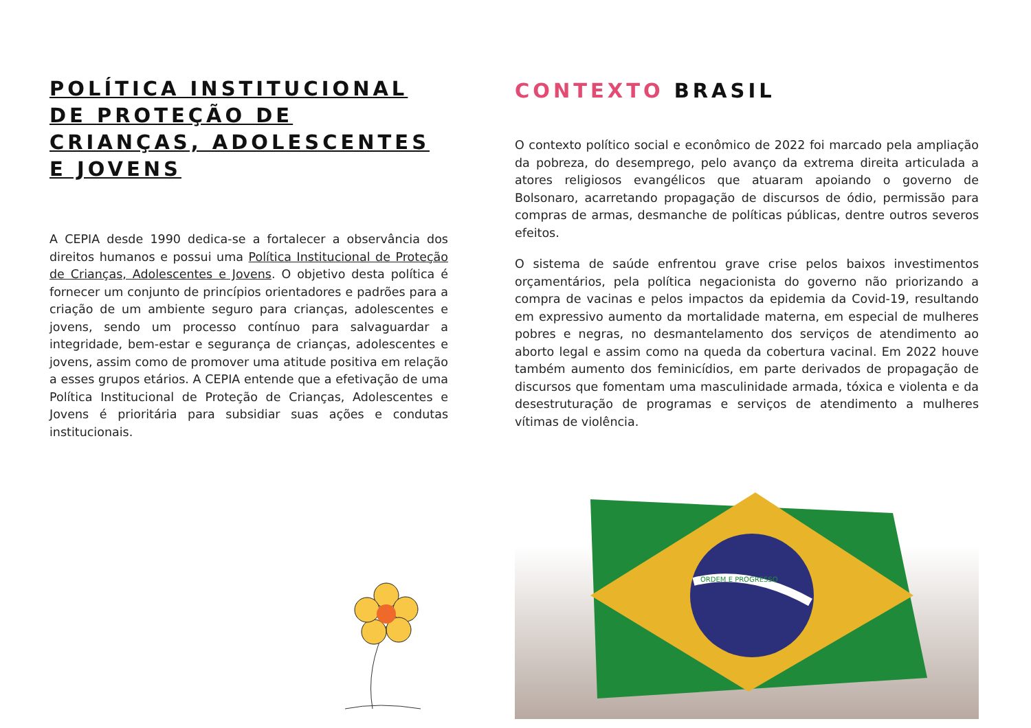POLÍTICA INSTITUCIONAL DE PROTEÇÃO DE CRIANÇAS, ADOLESCENTES E JOVENS
A CEPIA desde 1990 dedica-se a fortalecer a observância dos direitos humanos e possui uma Política Institucional de Proteção de Crianças, Adolescentes e Jovens. O objetivo desta política é fornecer um conjunto de princípios orientadores e padrões para a criação de um ambiente seguro para crianças, adolescentes e jovens, sendo um processo contínuo para salvaguardar a integridade, bem-estar e segurança de crianças, adolescentes e jovens, assim como de promover uma atitude positiva em relação a esses grupos etários. A CEPIA entende que a efetivação de uma Política Institucional de Proteção de Crianças, Adolescentes e Jovens é prioritária para subsidiar suas ações e condutas institucionais.
CONTEXTO BRASIL
O contexto político social e econômico de 2022 foi marcado pela ampliação da pobreza, do desemprego, pelo avanço da extrema direita articulada a atores religiosos evangélicos que atuaram apoiando o governo de Bolsonaro, acarretando propagação de discursos de ódio, permissão para compras de armas, desmanche de políticas públicas, dentre outros severos efeitos.
O sistema de saúde enfrentou grave crise pelos baixos investimentos orçamentários, pela política negacionista do governo não priorizando a compra de vacinas e pelos impactos da epidemia da Covid-19, resultando em expressivo aumento da mortalidade materna, em especial de mulheres pobres e negras, no desmantelamento dos serviços de atendimento ao aborto legal e assim como na queda da cobertura vacinal. Em 2022 houve também aumento dos feminicídios, em parte derivados de propagação de discursos que fomentam uma masculinidade armada, tóxica e violenta e da desestruturação de programas e serviços de atendimento a mulheres vítimas de violência.
ORDEM E PROGRESSO